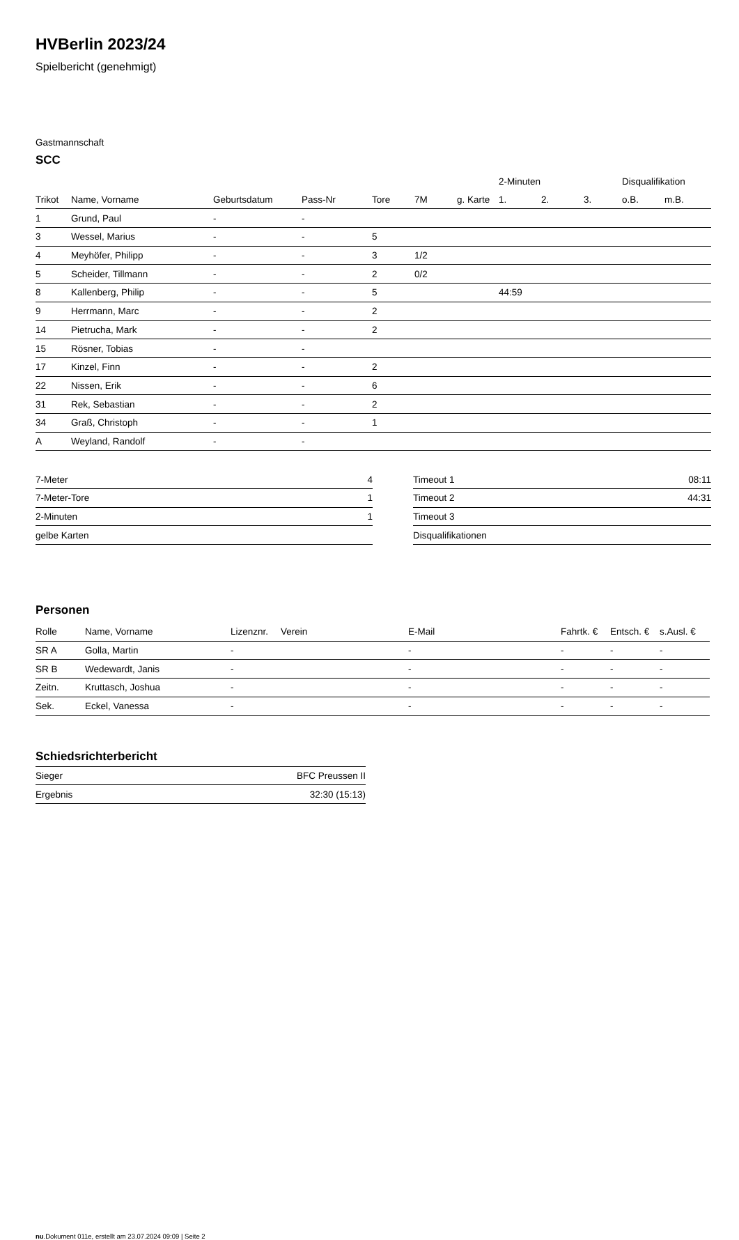HVBerlin 2023/24
Spielbericht (genehmigt)
Gastmannschaft
SCC
| | | | | | | | 2-Minuten | | | Disqualifikation | |
| --- | --- | --- | --- | --- | --- | --- | --- | --- | --- | --- | --- |
| Trikot | Name, Vorname | Geburtsdatum | Pass-Nr | Tore | 7M | g. Karte | 1. | 2. | 3. | o.B. | m.B. |
| 1 | Grund, Paul | - | - | | | | | | | | |
| 3 | Wessel, Marius | - | - | 5 | | | | | | | |
| 4 | Meyhöfer, Philipp | - | - | 3 | 1/2 | | | | | | |
| 5 | Scheider, Tillmann | - | - | 2 | 0/2 | | | | | | |
| 8 | Kallenberg, Philip | - | - | 5 | | | 44:59 | | | | |
| 9 | Herrmann, Marc | - | - | 2 | | | | | | | |
| 14 | Pietrucha, Mark | - | - | 2 | | | | | | | |
| 15 | Rösner, Tobias | - | - | | | | | | | | |
| 17 | Kinzel, Finn | - | - | 2 | | | | | | | |
| 22 | Nissen, Erik | - | - | 6 | | | | | | | |
| 31 | Rek, Sebastian | - | - | 2 | | | | | | | |
| 34 | Graß, Christoph | - | - | 1 | | | | | | | |
| A | Weyland, Randolf | - | - | | | | | | | | |
| 7-Meter | 4 |
| 7-Meter-Tore | 1 |
| 2-Minuten | 1 |
| gelbe Karten | |
| Timeout 1 | 08:11 |
| Timeout 2 | 44:31 |
| Timeout 3 | |
| Disqualifikationen | |
Personen
| Rolle | Name, Vorname | Lizenznr. | Verein | E-Mail | Fahrtk. € | Entsch. € | s.Ausl. € |
| --- | --- | --- | --- | --- | --- | --- | --- |
| SR A | Golla, Martin | - | | - | - | - | - |
| SR B | Wedewardt, Janis | - | | - | - | - | - |
| Zeitn. | Kruttasch, Joshua | - | | - | - | - | - |
| Sek. | Eckel, Vanessa | - | | - | - | - | - |
Schiedsrichterbericht
| Sieger | BFC Preussen II |
| Ergebnis | 32:30 (15:13) |
nu.Dokument 011e, erstellt am 23.07.2024 09:09 | Seite 2